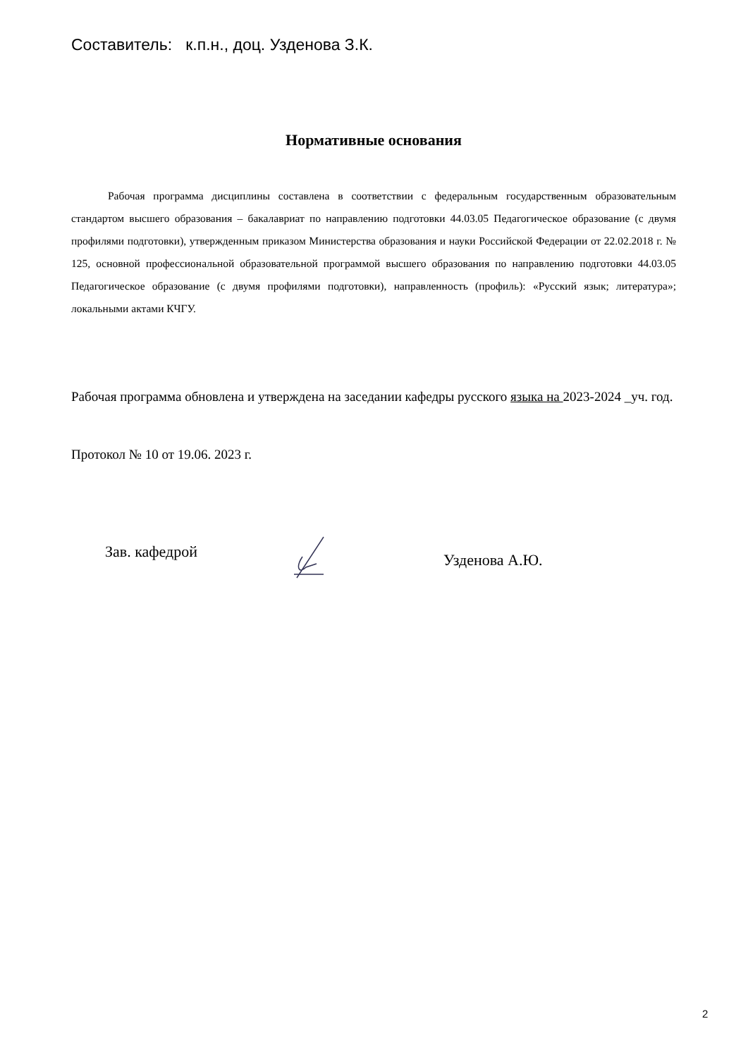Составитель: к.п.н., доц. Узденова З.К.
Нормативные основания
Рабочая программа дисциплины составлена в соответствии с федеральным государственным образовательным стандартом высшего образования – бакалавриат по направлению подготовки 44.03.05 Педагогическое образование (с двумя профилями подготовки), утвержденным приказом Министерства образования и науки Российской Федерации от 22.02.2018 г. № 125, основной профессиональной образовательной программой высшего образования по направлению подготовки 44.03.05 Педагогическое образование (с двумя профилями подготовки), направленность (профиль): «Русский язык; литература»; локальными актами КЧГУ.
Рабочая программа обновлена и утверждена на заседании кафедры русского языка на 2023-2024 _уч. год.
Протокол № 10 от 19.06. 2023 г.
Зав. кафедрой Узденова А.Ю.
2